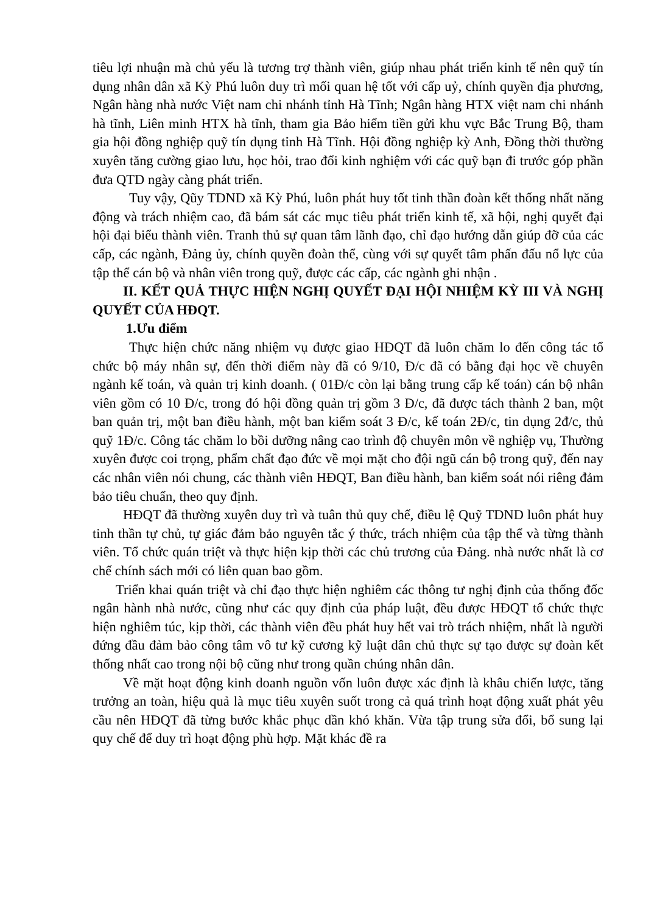tiêu lợi nhuận mà chủ yếu là tương trợ thành viên, giúp nhau phát triển kinh tế nên quỹ tín dụng nhân dân xã Kỳ Phú luôn duy trì mối quan hệ tốt với cấp uỷ, chính quyền địa phương, Ngân hàng nhà nước Việt nam chi nhánh tỉnh Hà Tĩnh; Ngân hàng HTX việt nam chi nhánh hà tĩnh, Liên minh HTX hà tĩnh, tham gia Bảo hiểm tiền gửi khu vực Bắc Trung Bộ, tham gia hội đồng nghiệp quỹ tín dụng tỉnh Hà Tĩnh. Hội đồng nghiệp kỳ Anh, Đồng thời thường xuyên tăng cường giao lưu, học hỏi, trao đổi kinh nghiệm với các quỹ bạn đi trước góp phần đưa QTD ngày càng phát triển.
Tuy vậy, Qũy TDND xã Kỳ Phú, luôn phát huy tốt tinh thần đoàn kết thống nhất năng động và trách nhiệm cao, đã bám sát các mục tiêu phát triển kinh tế, xã hội, nghị quyết đại hội đại biểu thành viên. Tranh thủ sự quan tâm lãnh đạo, chỉ đạo hướng dẫn giúp đỡ của các cấp, các ngành, Đảng ủy, chính quyền đoàn thể, cùng với sự quyết tâm phấn đấu nổ lực của tập thể cán bộ và nhân viên trong quỹ, được các cấp, các ngành ghi nhận .
II. KẾT QUẢ THỰC HIỆN NGHỊ QUYẾT ĐẠI HỘI NHIỆM KỲ III VÀ NGHỊ QUYẾT CỦA HĐQT.
1.Ưu điểm
Thực hiện chức năng nhiệm vụ được giao HĐQT đã luôn chăm lo đến công tác tổ chức bộ máy nhân sự, đến thời điểm này đã có 9/10, Đ/c đã có bằng đại học về chuyên ngành kế toán, và quản trị kinh doanh. ( 01Đ/c còn lại bằng trung cấp kế toán) cán bộ nhân viên gồm có 10 Đ/c, trong đó hội đồng quản trị gồm 3 Đ/c, đã được tách thành 2 ban, một ban quản trị, một ban điều hành, một ban kiểm soát 3 Đ/c, kế toán 2Đ/c, tin dụng 2đ/c, thủ quỹ 1Đ/c. Công tác chăm lo bồi dưỡng nâng cao trình độ chuyên môn về nghiệp vụ, Thường xuyên được coi trọng, phẩm chất đạo đức về mọi mặt cho đội ngũ cán bộ trong quỹ, đến nay các nhân viên nói chung, các thành viên HĐQT, Ban điều hành, ban kiểm soát nói riêng đảm bảo tiêu chuẩn, theo quy định.
HĐQT đã thường xuyên duy trì và tuân thủ quy chế, điều lệ Quỹ TDND luôn phát huy tinh thần tự chủ, tự giác đảm bảo nguyên tắc ý thức, trách nhiệm của tập thể và từng thành viên. Tổ chức quán triệt và thực hiện kịp thời các chủ trương của Đảng. nhà nước nhất là cơ chế chính sách mới có liên quan bao gồm.
Triển khai quán triệt và chỉ đạo thực hiện nghiêm các thông tư nghị định của thống đốc ngân hành nhà nước, cũng như các quy định của pháp luật, đều được HĐQT tổ chức thực hiện nghiêm túc, kịp thời, các thành viên đều phát huy hết vai trò trách nhiệm, nhất là người đứng đầu đảm bảo công tâm vô tư kỹ cương kỹ luật dân chủ thực sự tạo được sự đoàn kết thống nhất cao trong nội bộ cũng như trong quần chúng nhân dân.
Về mặt hoạt động kinh doanh nguồn vốn luôn được xác định là khâu chiến lược, tăng trưởng an toàn, hiệu quả là mục tiêu xuyên suốt trong cả quá trình hoạt động xuất phát yêu cầu nên HĐQT đã từng bước khắc phục dần khó khăn. Vừa tập trung sửa đổi, bổ sung lại quy chế để duy trì hoạt động phù hợp. Mặt khác đề ra